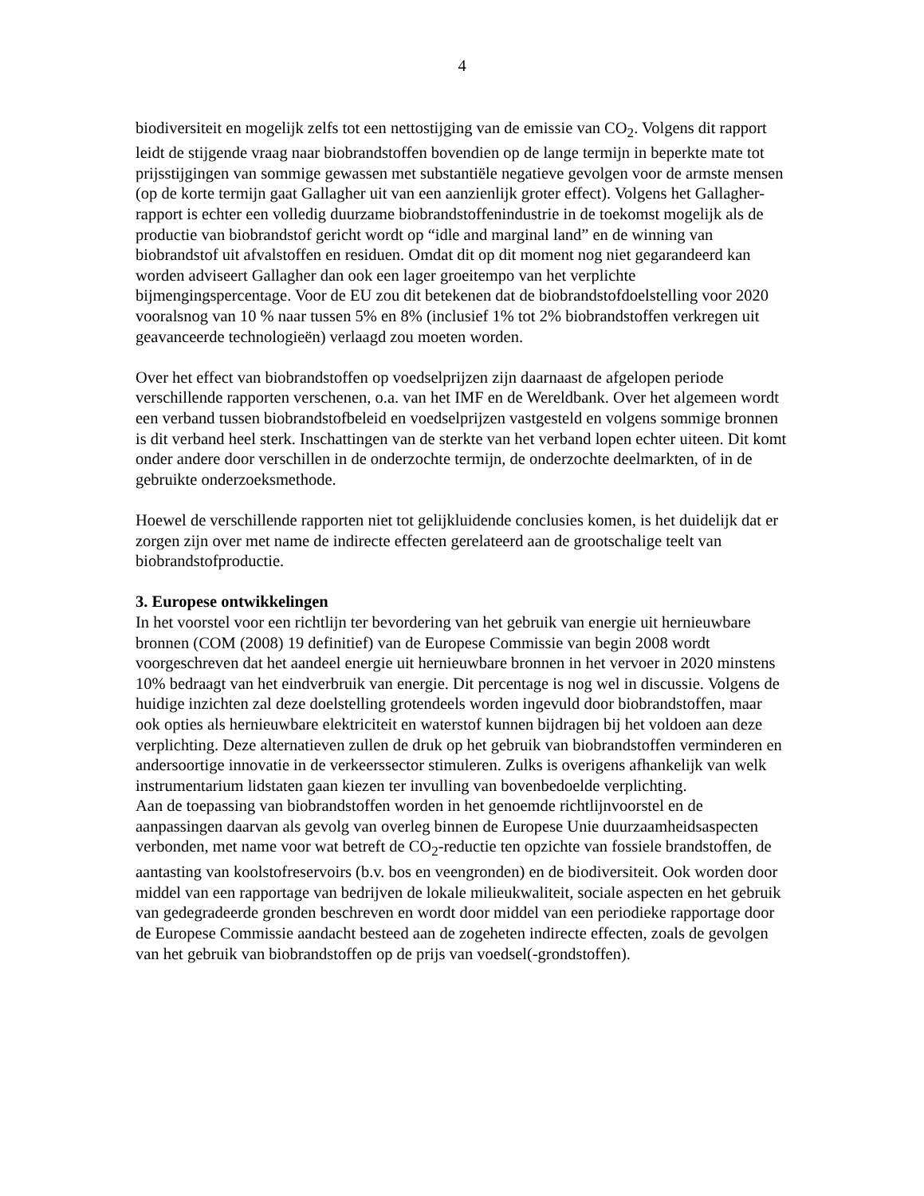4
biodiversiteit en mogelijk zelfs tot een nettostijging van de emissie van CO<sub>2</sub>. Volgens dit rapport leidt de stijgende vraag naar biobrandstoffen bovendien op de lange termijn in beperkte mate tot prijsstijgingen van sommige gewassen met substantiële negatieve gevolgen voor de armste mensen (op de korte termijn gaat Gallagher uit van een aanzienlijk groter effect). Volgens het Gallagher-rapport is echter een volledig duurzame biobrandstoffenindustrie in de toekomst mogelijk als de productie van biobrandstof gericht wordt op “idle and marginal land” en de winning van biobrandstof uit afvalstoffen en residuen. Omdat dit op dit moment nog niet gegarandeerd kan worden adviseert Gallagher dan ook een lager groeitempo van het verplichte bijmengingspercentage. Voor de EU zou dit betekenen dat de biobrandstofdoelstelling voor 2020 vooralsnog van 10 % naar tussen 5% en 8% (inclusief 1% tot 2% biobrandstoffen verkregen uit geavanceerde technologieën) verlaagd zou moeten worden.
Over het effect van biobrandstoffen op voedselprijzen zijn daarnaast de afgelopen periode verschillende rapporten verschenen, o.a. van het IMF en de Wereldbank. Over het algemeen wordt een verband tussen biobrandstofbeleid en voedselprijzen vastgesteld en volgens sommige bronnen is dit verband heel sterk. Inschattingen van de sterkte van het verband lopen echter uiteen. Dit komt onder andere door verschillen in de onderzochte termijn, de onderzochte deelmarkten, of in de gebruikte onderzoeksmethode.
Hoewel de verschillende rapporten niet tot gelijkluidende conclusies komen, is het duidelijk dat er zorgen zijn over met name de indirecte effecten gerelateerd aan de grootschalige teelt van biobrandstofproductie.
3. Europese ontwikkelingen
In het voorstel voor een richtlijn ter bevordering van het gebruik van energie uit hernieuwbare bronnen (COM (2008) 19 definitief) van de Europese Commissie van begin 2008 wordt voorgeschreven dat het aandeel energie uit hernieuwbare bronnen in het vervoer in 2020 minstens 10% bedraagt van het eindverbruik van energie. Dit percentage is nog wel in discussie. Volgens de huidige inzichten zal deze doelstelling grotendeels worden ingevuld door biobrandstoffen, maar ook opties als hernieuwbare elektriciteit en waterstof kunnen bijdragen bij het voldoen aan deze verplichting. Deze alternatieven zullen de druk op het gebruik van biobrandstoffen verminderen en andersoortige innovatie in de verkeerssector stimuleren. Zulks is overigens afhankelijk van welk instrumentarium lidstaten gaan kiezen ter invulling van bovenbedoelde verplichting.
Aan de toepassing van biobrandstoffen worden in het genoemde richtlijnvoorstel en de aanpassingen daarvan als gevolg van overleg binnen de Europese Unie duurzaamheidsaspecten verbonden, met name voor wat betreft de CO<sub>2</sub>-reductie ten opzichte van fossiele brandstoffen, de aantasting van koolstofreservoirs (b.v. bos en veengronden) en de biodiversiteit. Ook worden door middel van een rapportage van bedrijven de lokale milieukwaliteit, sociale aspecten en het gebruik van gedegradeerde gronden beschreven en wordt door middel van een periodieke rapportage door de Europese Commissie aandacht besteed aan de zogeheten indirecte effecten, zoals de gevolgen van het gebruik van biobrandstoffen op de prijs van voedsel(-grondstoffen).